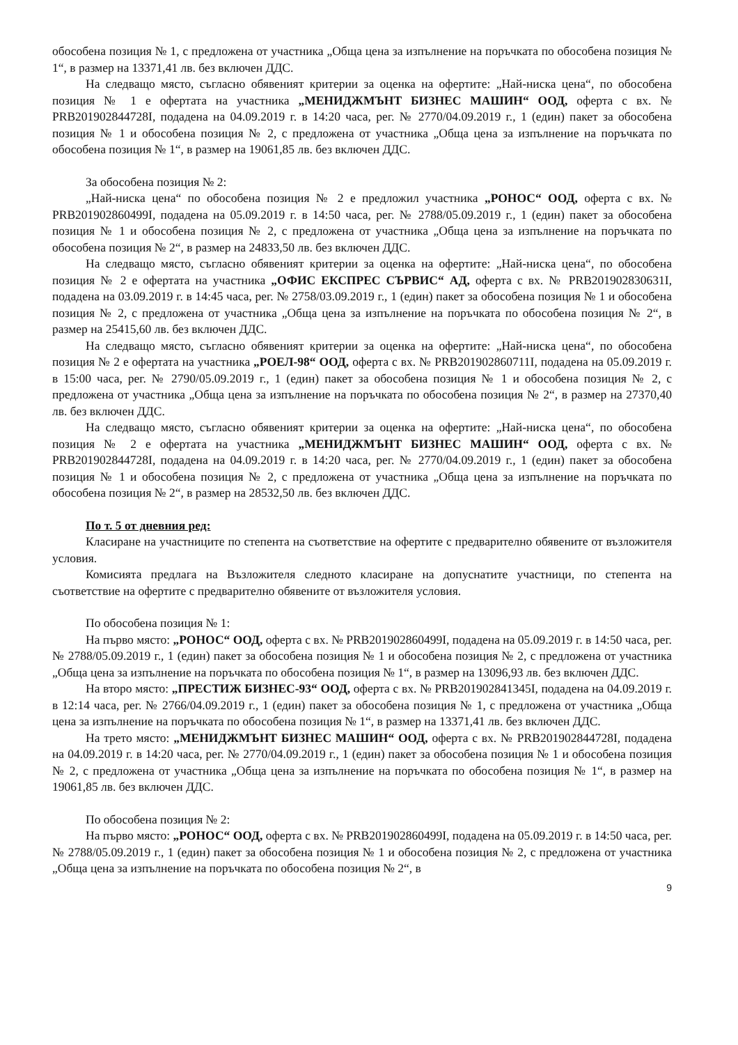обособена позиция № 1, с предложена от участника „Обща цена за изпълнение на поръчката по обособена позиция № 1“, в размер на 13371,41 лв. без включен ДДС.
На следващо място, съгласно обявеният критерии за оценка на офертите: „Най-ниска цена“, по обособена позиция № 1 е офертата на участника „МЕНИДЖМЪНТ БИЗНЕС МАШИН“ ООД, оферта с вх. № PRB201902844728I, подадена на 04.09.2019 г. в 14:20 часа, рег. № 2770/04.09.2019 г., 1 (един) пакет за обособена позиция № 1 и обособена позиция № 2, с предложена от участника „Обща цена за изпълнение на поръчката по обособена позиция № 1“, в размер на 19061,85 лв. без включен ДДС.
За обособена позиция № 2:
„Най-ниска цена“ по обособена позиция № 2 е предложил участника „РОНОС“ ООД, оферта с вх. № PRB201902860499I, подадена на 05.09.2019 г. в 14:50 часа, рег. № 2788/05.09.2019 г., 1 (един) пакет за обособена позиция № 1 и обособена позиция № 2, с предложена от участника „Обща цена за изпълнение на поръчката по обособена позиция № 2“, в размер на 24833,50 лв. без включен ДДС.
На следващо място, съгласно обявеният критерии за оценка на офертите: „Най-ниска цена“, по обособена позиция № 2 е офертата на участника „ОФИС ЕКСПРЕС СЪРВИС“ АД, оферта с вх. № PRB201902830631I, подадена на 03.09.2019 г. в 14:45 часа, рег. № 2758/03.09.2019 г., 1 (един) пакет за обособена позиция № 1 и обособена позиция № 2, с предложена от участника „Обща цена за изпълнение на поръчката по обособена позиция № 2“, в размер на 25415,60 лв. без включен ДДС.
На следващо място, съгласно обявеният критерии за оценка на офертите: „Най-ниска цена“, по обособена позиция № 2 е офертата на участника „РОЕЛ-98“ ООД, оферта с вх. № PRB201902860711I, подадена на 05.09.2019 г. в 15:00 часа, рег. № 2790/05.09.2019 г., 1 (един) пакет за обособена позиция № 1 и обособена позиция № 2, с предложена от участника „Обща цена за изпълнение на поръчката по обособена позиция № 2“, в размер на 27370,40 лв. без включен ДДС.
На следващо място, съгласно обявеният критерии за оценка на офертите: „Най-ниска цена“, по обособена позиция № 2 е офертата на участника „МЕНИДЖМЪНТ БИЗНЕС МАШИН“ ООД, оферта с вх. № PRB201902844728I, подадена на 04.09.2019 г. в 14:20 часа, рег. № 2770/04.09.2019 г., 1 (един) пакет за обособена позиция № 1 и обособена позиция № 2, с предложена от участника „Обща цена за изпълнение на поръчката по обособена позиция № 2“, в размер на 28532,50 лв. без включен ДДС.
По т. 5 от дневния ред:
Класиране на участниците по степента на съответствие на офертите с предварително обявените от възложителя условия.
Комисията предлага на Възложителя следното класиране на допуснатите участници, по степента на съответствие на офертите с предварително обявените от възложителя условия.
По обособена позиция № 1:
На първо място: „РОНОС“ ООД, оферта с вх. № PRB201902860499I, подадена на 05.09.2019 г. в 14:50 часа, рег. № 2788/05.09.2019 г., 1 (един) пакет за обособена позиция № 1 и обособена позиция № 2, с предложена от участника „Обща цена за изпълнение на поръчката по обособена позиция № 1“, в размер на 13096,93 лв. без включен ДДС.
На второ място: „ПРЕСТИЖ БИЗНЕС-93“ ООД, оферта с вх. № PRB201902841345I, подадена на 04.09.2019 г. в 12:14 часа, рег. № 2766/04.09.2019 г., 1 (един) пакет за обособена позиция № 1, с предложена от участника „Обща цена за изпълнение на поръчката по обособена позиция № 1“, в размер на 13371,41 лв. без включен ДДС.
На трето място: „МЕНИДЖМЪНТ БИЗНЕС МАШИН“ ООД, оферта с вх. № PRB201902844728I, подадена на 04.09.2019 г. в 14:20 часа, рег. № 2770/04.09.2019 г., 1 (един) пакет за обособена позиция № 1 и обособена позиция № 2, с предложена от участника „Обща цена за изпълнение на поръчката по обособена позиция № 1“, в размер на 19061,85 лв. без включен ДДС.
По обособена позиция № 2:
На първо място: „РОНОС“ ООД, оферта с вх. № PRB201902860499I, подадена на 05.09.2019 г. в 14:50 часа, рег. № 2788/05.09.2019 г., 1 (един) пакет за обособена позиция № 1 и обособена позиция № 2, с предложена от участника „Обща цена за изпълнение на поръчката по обособена позиция № 2“, в
9